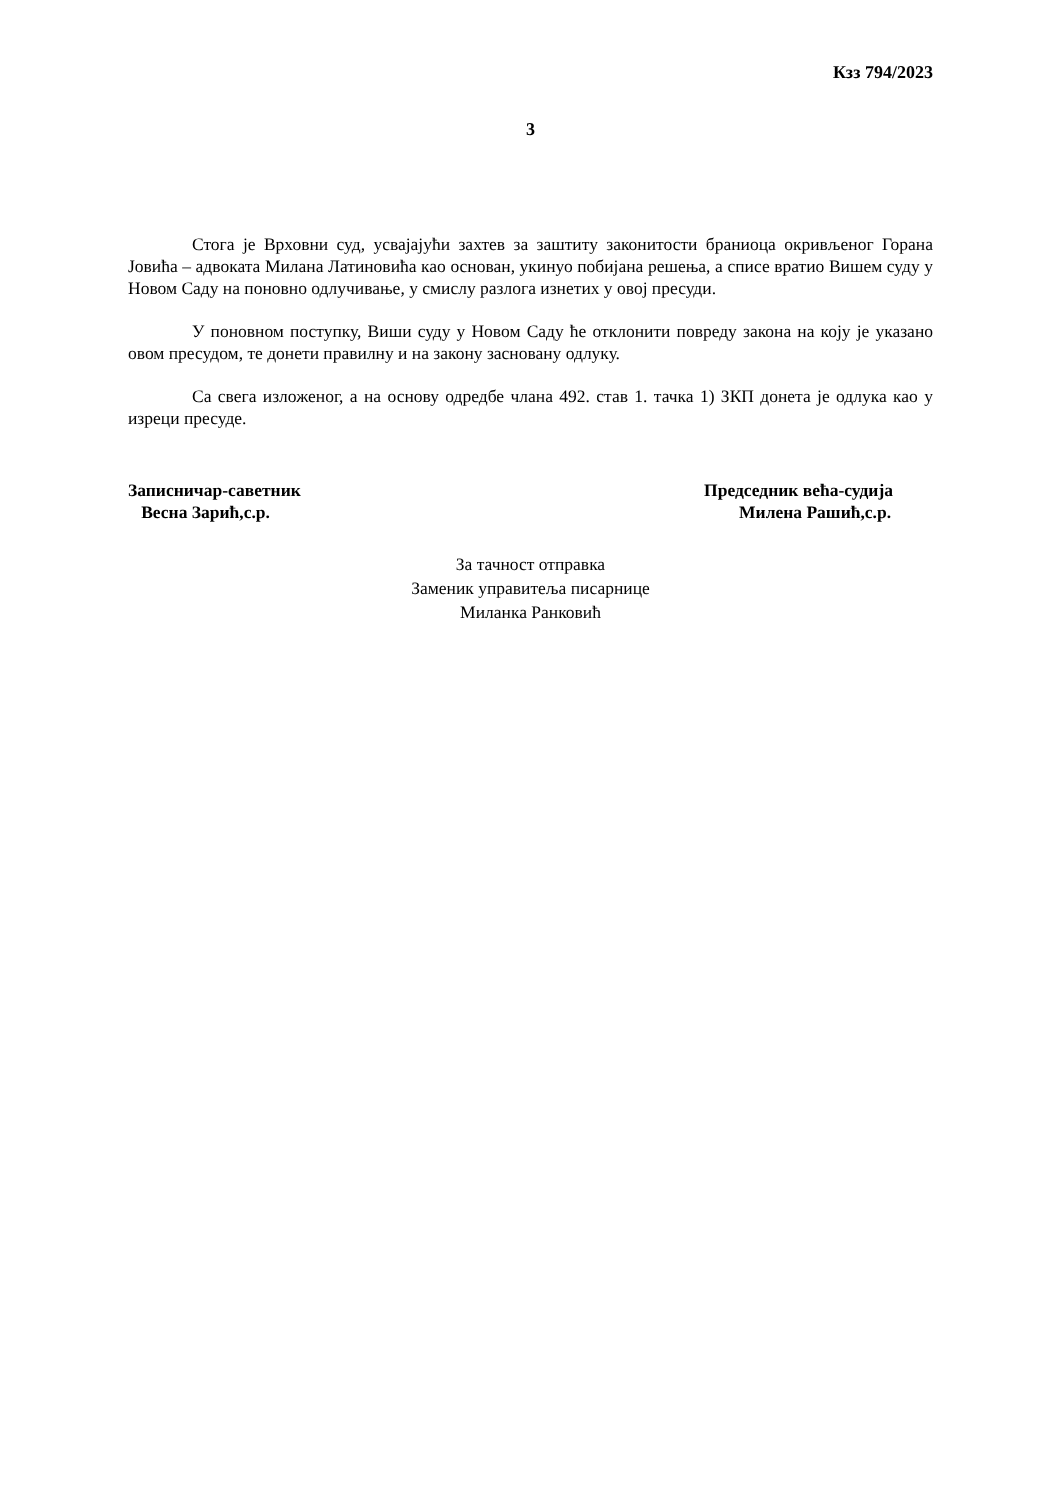Кзз 794/2023
3
Стога је Врховни суд, усвајајући захтев за заштиту законитости браниоца окривљеног Горана Јовића – адвоката Милана Латиновића као основан, укинуо побијана решења, а списе вратио Вишем суду у Новом Саду на поновно одлучивање, у смислу разлога изнетих у овој пресуди.
У поновном поступку, Виши суду у Новом Саду ће отклонити повреду закона на коју је указано овом пресудом, те донети правилну и на закону засновану одлуку.
Са свега изложеног, а на основу одредбе члана 492. став 1. тачка 1) ЗКП донета је одлука као у изреци пресуде.
Записничар-саветник
Весна Зарић,с.р.
Председник већа-судија
Милена Рашић,с.р.
За тачност отправка
Заменик управитеља писарнице
Миланка Ранковић